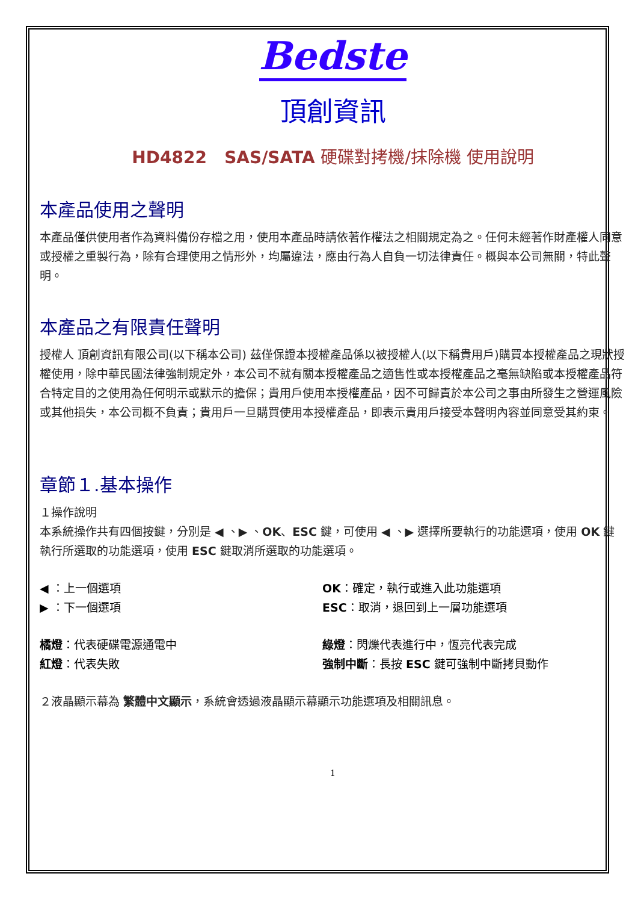Bedste
頂創資訊
HD4822 SAS/SATA 硬碟對拷機/抹除機 使用說明
本產品使用之聲明
本產品僅供使用者作為資料備份存檔之用，使用本產品時請依著作權法之相關規定為之。任何未經著作財產權人同意或授權之重製行為，除有合理使用之情形外，均屬違法，應由行為人自負一切法律責任。概與本公司無關，特此聲明。
本產品之有限責任聲明
授權人 頂創資訊有限公司(以下稱本公司) 茲僅保證本授權產品係以被授權人(以下稱貴用戶)購買本授權產品之現狀授權使用，除中華民國法律強制規定外，本公司不就有關本授權產品之適售性或本授權產品之毫無缺陷或本授權產品符合特定目的之使用為任何明示或默示的擔保；貴用戶使用本授權產品，因不可歸責於本公司之事由所發生之營運風險或其他損失，本公司概不負責；貴用戶一旦購買使用本授權產品，即表示貴用戶接受本聲明內容並同意受其約束。
章節１.基本操作
１操作說明
本系統操作共有四個按鍵，分別是 ◀ 、▶ 、OK、ESC 鍵，可使用 ◀ 、▶ 選擇所要執行的功能選項，使用 OK 鍵執行所選取的功能選項，使用 ESC 鍵取消所選取的功能選項。
◀ ：上一個選項 OK：確定，執行或進入此功能選項
▶ ：下一個選項 ESC：取消，退回到上一層功能選項
橘燈：代表硬碟電源通電中 綠燈：閃爍代表進行中，恆亮代表完成
紅燈：代表失敗 強制中斷：長按 ESC 鍵可強制中斷拷貝動作
２液晶顯示幕為 繁體中文顯示，系統會透過液晶顯示幕顯示功能選項及相關訊息。
1